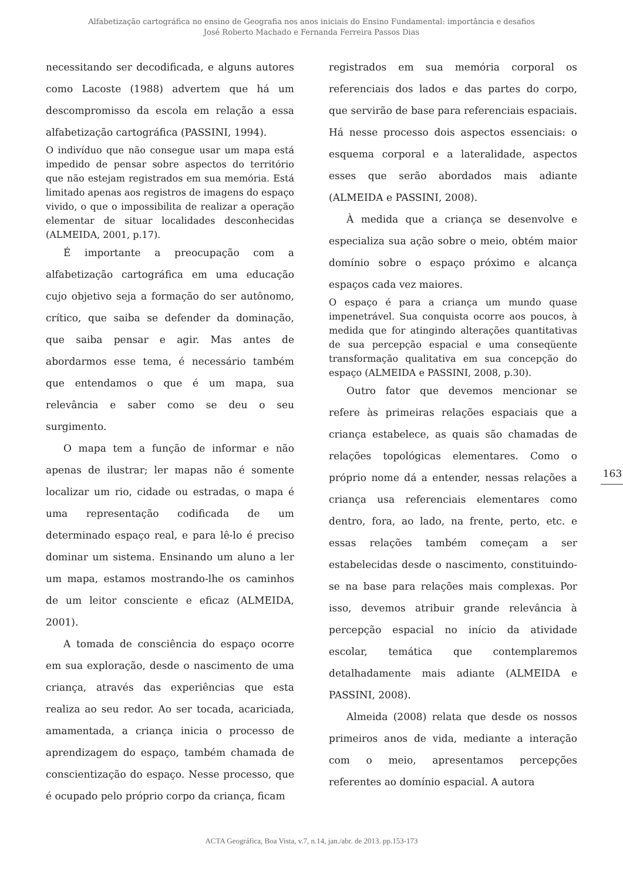Alfabetização cartográfica no ensino de Geografia nos anos iniciais do Ensino Fundamental: importância e desafios
José Roberto Machado e Fernanda Ferreira Passos Dias
necessitando ser decodificada, e alguns autores como Lacoste (1988) advertem que há um descompromisso da escola em relação a essa alfabetização cartográfica (PASSINI, 1994).
O indivíduo que não consegue usar um mapa está impedido de pensar sobre aspectos do território que não estejam registrados em sua memória. Está limitado apenas aos registros de imagens do espaço vivido, o que o impossibilita de realizar a operação elementar de situar localidades desconhecidas (ALMEIDA, 2001, p.17).
É importante a preocupação com a alfabetização cartográfica em uma educação cujo objetivo seja a formação do ser autônomo, crítico, que saiba se defender da dominação, que saiba pensar e agir. Mas antes de abordarmos esse tema, é necessário também que entendamos o que é um mapa, sua relevância e saber como se deu o seu surgimento.
O mapa tem a função de informar e não apenas de ilustrar; ler mapas não é somente localizar um rio, cidade ou estradas, o mapa é uma representação codificada de um determinado espaço real, e para lê-lo é preciso dominar um sistema. Ensinando um aluno a ler um mapa, estamos mostrando-lhe os caminhos de um leitor consciente e eficaz (ALMEIDA, 2001).
A tomada de consciência do espaço ocorre em sua exploração, desde o nascimento de uma criança, através das experiências que esta realiza ao seu redor. Ao ser tocada, acariciada, amamentada, a criança inicia o processo de aprendizagem do espaço, também chamada de conscientização do espaço. Nesse processo, que é ocupado pelo próprio corpo da criança, ficam
registrados em sua memória corporal os referenciais dos lados e das partes do corpo, que servirão de base para referenciais espaciais. Há nesse processo dois aspectos essenciais: o esquema corporal e a lateralidade, aspectos esses que serão abordados mais adiante (ALMEIDA e PASSINI, 2008).
À medida que a criança se desenvolve e especializa sua ação sobre o meio, obtém maior domínio sobre o espaço próximo e alcança espaços cada vez maiores.
O espaço é para a criança um mundo quase impenetrável. Sua conquista ocorre aos poucos, à medida que for atingindo alterações quantitativas de sua percepção espacial e uma conseqüente transformação qualitativa em sua concepção do espaço (ALMEIDA e PASSINI, 2008, p.30).
Outro fator que devemos mencionar se refere às primeiras relações espaciais que a criança estabelece, as quais são chamadas de relações topológicas elementares. Como o próprio nome dá a entender, nessas relações a criança usa referenciais elementares como dentro, fora, ao lado, na frente, perto, etc. e essas relações também começam a ser estabelecidas desde o nascimento, constituindo-se na base para relações mais complexas. Por isso, devemos atribuir grande relevância à percepção espacial no início da atividade escolar, temática que contemplaremos detalhadamente mais adiante (ALMEIDA e PASSINI, 2008).
Almeida (2008) relata que desde os nossos primeiros anos de vida, mediante a interação com o meio, apresentamos percepções referentes ao domínio espacial. A autora
163
ACTA Geográfica, Boa Vista, v.7, n.14, jan./abr. de 2013. pp.153-173